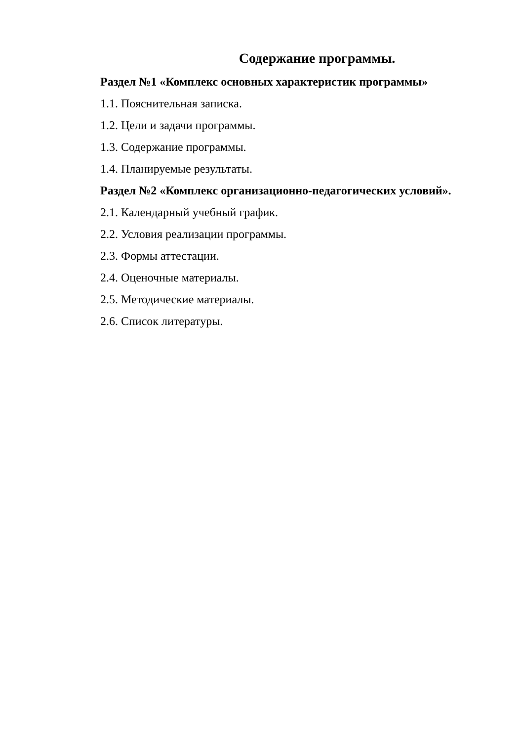Содержание программы.
Раздел №1 «Комплекс основных характеристик программы»
1.1. Пояснительная записка.
1.2. Цели и задачи программы.
1.3. Содержание программы.
1.4. Планируемые результаты.
Раздел №2 «Комплекс организационно-педагогических условий».
2.1. Календарный учебный график.
2.2. Условия реализации программы.
2.3. Формы аттестации.
2.4. Оценочные материалы.
2.5. Методические материалы.
2.6. Список литературы.